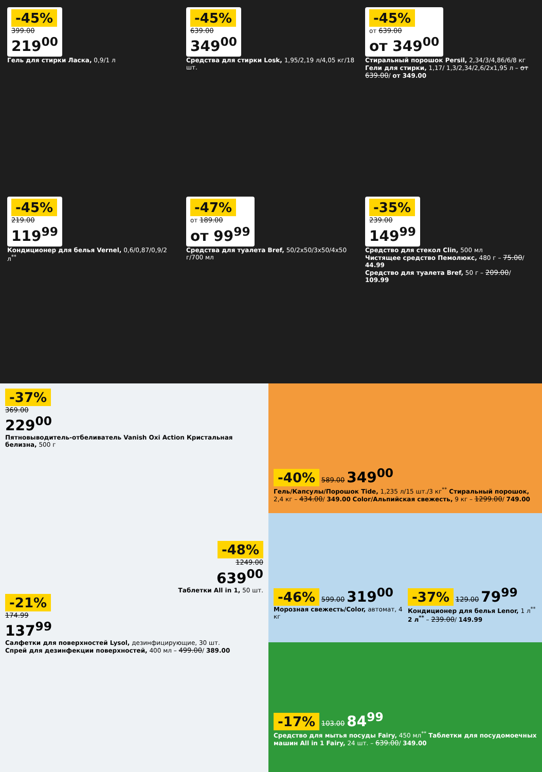-45%
399.00
219<sup>00</sup>
Гель для стирки Ласка, 0,9/1 л
-45%
639.00
349<sup>00</sup>
Средства для стирки Losk, 1,95/2,19 л/4,05 кг/18 шт.
-45%
от 639.00
от 349<sup>00</sup>
Стиральный порошок Persil, 2,34/3/4,86/6/8 кг Гели для стирки, 1,17/ 1,3/2,34/2,6/2x1,95 л – от 639.00/ от 349.00
-45%
219.00
119<sup>99</sup>
Кондиционер для белья Vernel, 0,6/0,87/0,9/2 л<sup>**</sup>
-47%
от 189.00
от 99<sup>99</sup>
Средства для туалета Bref, 50/2x50/3x50/4x50 г/700 мл
-35%
239.00
149<sup>99</sup>
Средство для стекол Clin, 500 мл
Чистящее средство Пемолюкс, 480 г – 75.00/ 44.99
Средство для туалета Bref, 50 г – 209.00/ 109.99
-37%
369.00
229<sup>00</sup>
Пятновыводитель-отбеливатель Vanish Oxi Action Кристальная белизна, 500 г
-48%
1249.00
639<sup>00</sup>
Таблетки All in 1, 50 шт.
-21%
174.99
137<sup>99</sup>
Салфетки для поверхностей Lysol, дезинфицирующие, 30 шт.
Спрей для дезинфекции поверхностей, 400 мл – 499.00/ 389.00
-40% 589.00 349<sup>00</sup>
Гель/Капсулы/Порошок Tide, 1,235 л/15 шт./3 кг<sup>**</sup> Стиральный порошок, 2,4 кг – 434.00/ 349.00 Color/Альпийская свежесть, 9 кг – 1299.00/ 749.00
-46% 599.00 319<sup>00</sup>
Морозная свежесть/Color, автомат, 4 кг
-37% 129.00 79<sup>99</sup>
Кондиционер для белья Lenor, 1 л<sup>**</sup> 2 л<sup>**</sup> – 239.00/ 149.99
-17% 103.00 84<sup>99</sup>
Средство для мытья посуды Fairy, 450 мл<sup>**</sup> Таблетки для посудомоечных машин All in 1 Fairy, 24 шт. – 639.00/ 349.00